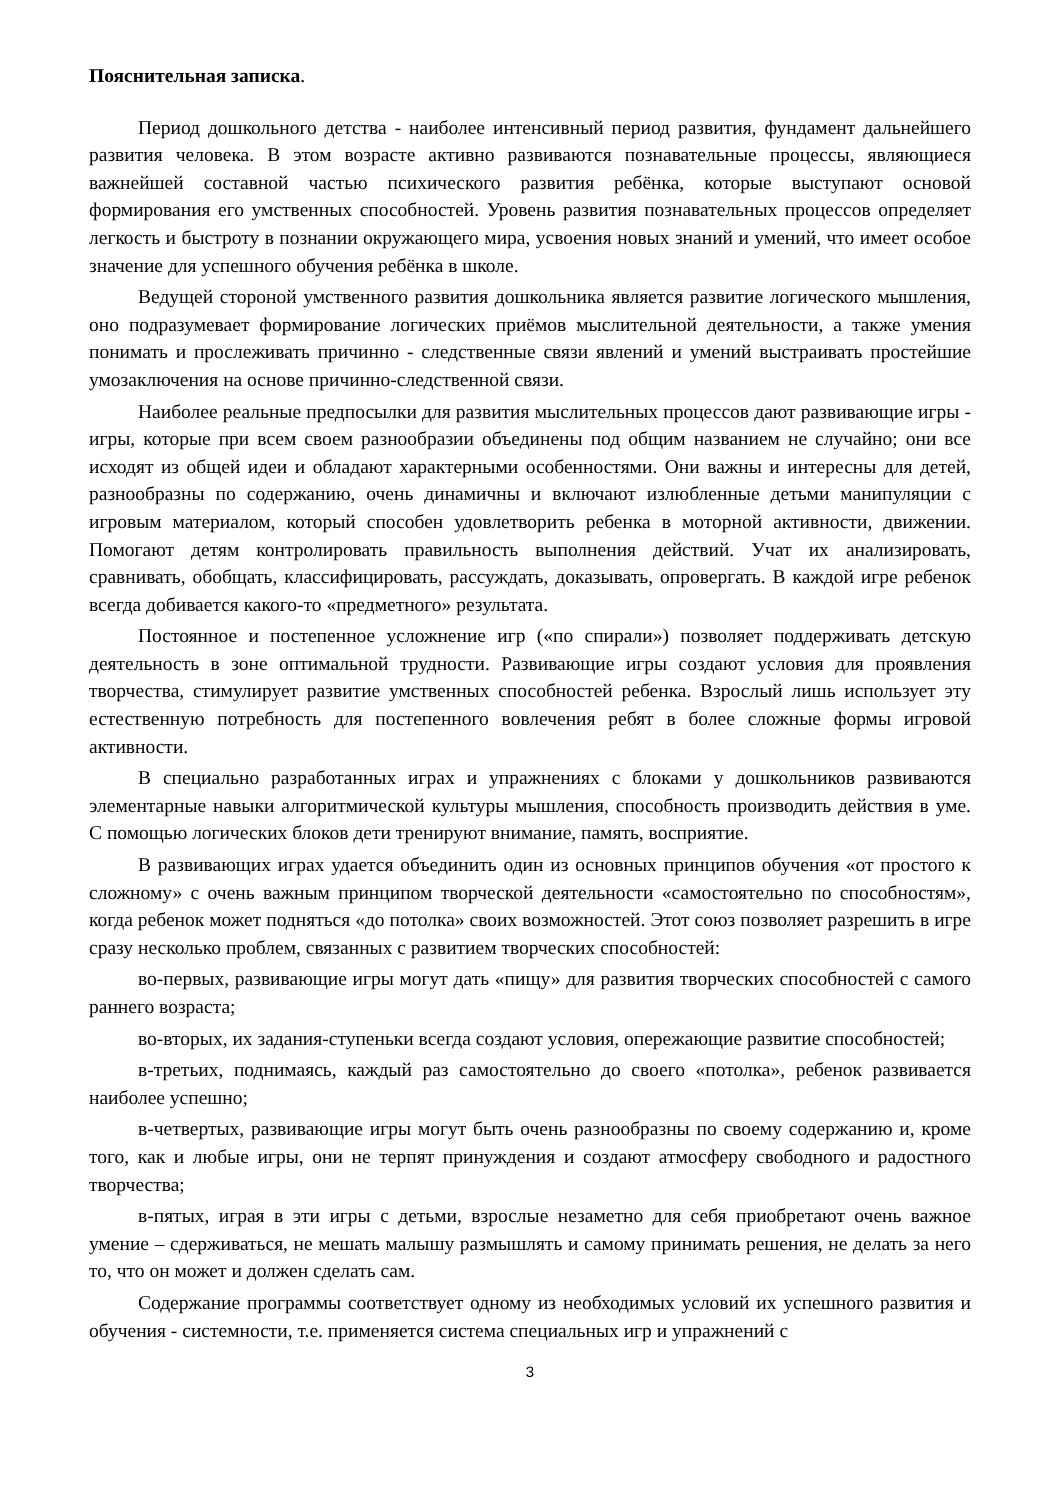Пояснительная записка.
Период дошкольного детства - наиболее интенсивный период развития, фундамент дальнейшего развития человека. В этом возрасте активно развиваются познавательные процессы, являющиеся важнейшей составной частью психического развития ребёнка, которые выступают основой формирования его умственных способностей. Уровень развития познавательных процессов определяет легкость и быстроту в познании окружающего мира, усвоения новых знаний и умений, что имеет особое значение для успешного обучения ребёнка в школе.
Ведущей стороной умственного развития дошкольника является развитие логического мышления, оно подразумевает формирование логических приёмов мыслительной деятельности, а также умения понимать и прослеживать причинно - следственные связи явлений и умений выстраивать простейшие умозаключения на основе причинно-следственной связи.
Наиболее реальные предпосылки для развития мыслительных процессов дают развивающие игры - игры, которые при всем своем разнообразии объединены под общим названием не случайно; они все исходят из общей идеи и обладают характерными особенностями. Они важны и интересны для детей, разнообразны по содержанию, очень динамичны и включают излюбленные детьми манипуляции с игровым материалом, который способен удовлетворить ребенка в моторной активности, движении. Помогают детям контролировать правильность выполнения действий. Учат их анализировать, сравнивать, обобщать, классифицировать, рассуждать, доказывать, опровергать. В каждой игре ребенок всегда добивается какого-то «предметного» результата.
Постоянное и постепенное усложнение игр («по спирали») позволяет поддерживать детскую деятельность в зоне оптимальной трудности. Развивающие игры создают условия для проявления творчества, стимулирует развитие умственных способностей ребенка. Взрослый лишь использует эту естественную потребность для постепенного вовлечения ребят в более сложные формы игровой активности.
В специально разработанных играх и упражнениях с блоками у дошкольников развиваются элементарные навыки алгоритмической культуры мышления, способность производить действия в уме. С помощью логических блоков дети тренируют внимание, память, восприятие.
В развивающих играх удается объединить один из основных принципов обучения «от простого к сложному» с очень важным принципом творческой деятельности «самостоятельно по способностям», когда ребенок может подняться «до потолка» своих возможностей. Этот союз позволяет разрешить в игре сразу несколько проблем, связанных с развитием творческих способностей:
во-первых, развивающие игры могут дать «пищу» для развития творческих способностей с самого раннего возраста;
во-вторых, их задания-ступеньки всегда создают условия, опережающие развитие способностей;
в-третьих, поднимаясь, каждый раз самостоятельно до своего «потолка», ребенок развивается наиболее успешно;
в-четвертых, развивающие игры могут быть очень разнообразны по своему содержанию и, кроме того, как и любые игры, они не терпят принуждения и создают атмосферу свободного и радостного творчества;
в-пятых, играя в эти игры с детьми, взрослые незаметно для себя приобретают очень важное умение – сдерживаться, не мешать малышу размышлять и самому принимать решения, не делать за него то, что он может и должен сделать сам.
Содержание программы соответствует одному из необходимых условий их успешного развития и обучения - системности, т.е. применяется система специальных игр и упражнений с
3